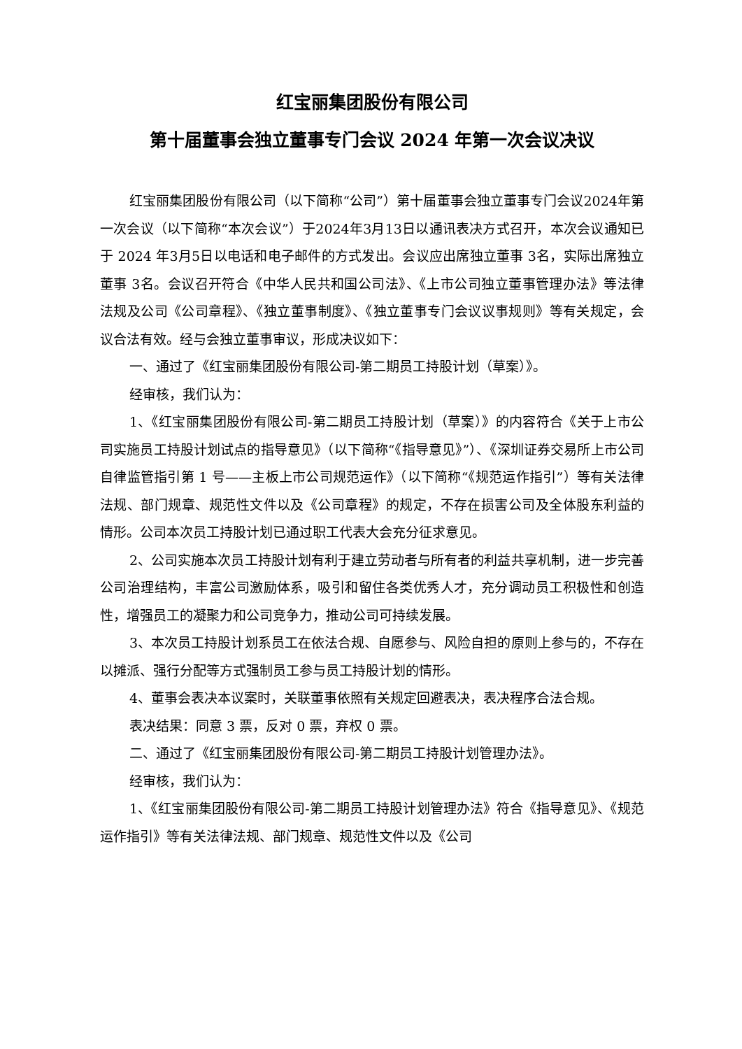红宝丽集团股份有限公司
第十届董事会独立董事专门会议 2024 年第一次会议决议
红宝丽集团股份有限公司（以下简称“公司”）第十届董事会独立董事专门会议2024年第一次会议（以下简称“本次会议”）于2024年3月13日以通讯表决方式召开，本次会议通知已于 2024 年3月5日以电话和电子邮件的方式发出。会议应出席独立董事 3名，实际出席独立董事 3名。会议召开符合《中华人民共和国公司法》、《上市公司独立董事管理办法》等法律法规及公司《公司章程》、《独立董事制度》、《独立董事专门会议议事规则》等有关规定，会议合法有效。经与会独立董事审议，形成决议如下：
一、通过了《红宝丽集团股份有限公司-第二期员工持股计划（草案）》。
经审核，我们认为：
1、《红宝丽集团股份有限公司-第二期员工持股计划（草案）》的内容符合《关于上市公司实施员工持股计划试点的指导意见》（以下简称“《指导意见》”）、《深圳证券交易所上市公司自律监管指引第 1 号——主板上市公司规范运作》（以下简称“《规范运作指引”）等有关法律法规、部门规章、规范性文件以及《公司章程》的规定，不存在损害公司及全体股东利益的情形。公司本次员工持股计划已通过职工代表大会充分征求意见。
2、公司实施本次员工持股计划有利于建立劳动者与所有者的利益共享机制，进一步完善公司治理结构，丰富公司激励体系，吸引和留住各类优秀人才，充分调动员工积极性和创造性，增强员工的凝聚力和公司竞争力，推动公司可持续发展。
3、本次员工持股计划系员工在依法合规、自愿参与、风险自担的原则上参与的，不存在以摊派、强行分配等方式强制员工参与员工持股计划的情形。
4、董事会表决本议案时，关联董事依照有关规定回避表决，表决程序合法合规。
表决结果：同意 3 票，反对 0 票，弃权 0 票。
二、通过了《红宝丽集团股份有限公司-第二期员工持股计划管理办法》。
经审核，我们认为：
1、《红宝丽集团股份有限公司-第二期员工持股计划管理办法》符合《指导意见》、《规范运作指引》等有关法律法规、部门规章、规范性文件以及《公司